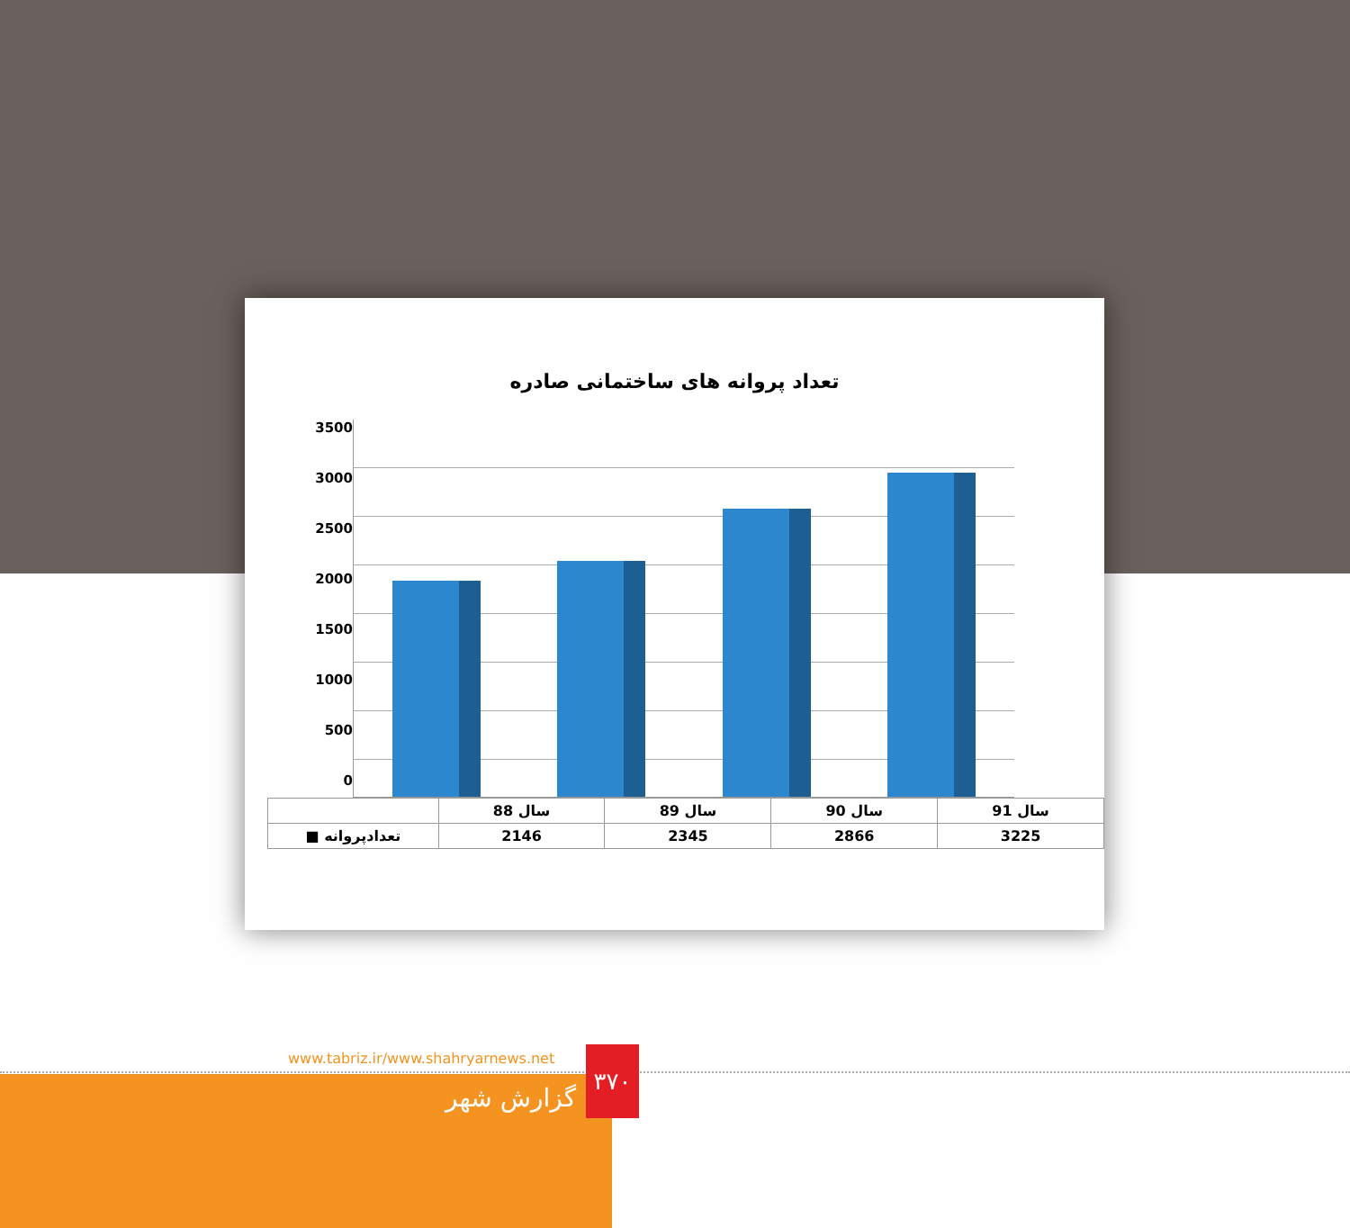تعداد پروانه های ساختمانی صادره
3500
3000
2500
2000
1500
1000
500
0
| | سال 88 | سال 89 | سال 90 | سال 91 |
| --- | --- | --- | --- | --- |
| ■ تعدادپروانه | 2146 | 2345 | 2866 | 3225 |
www.tabriz.ir/www.shahryarnews.net
گزارش شهر
۳۷۰